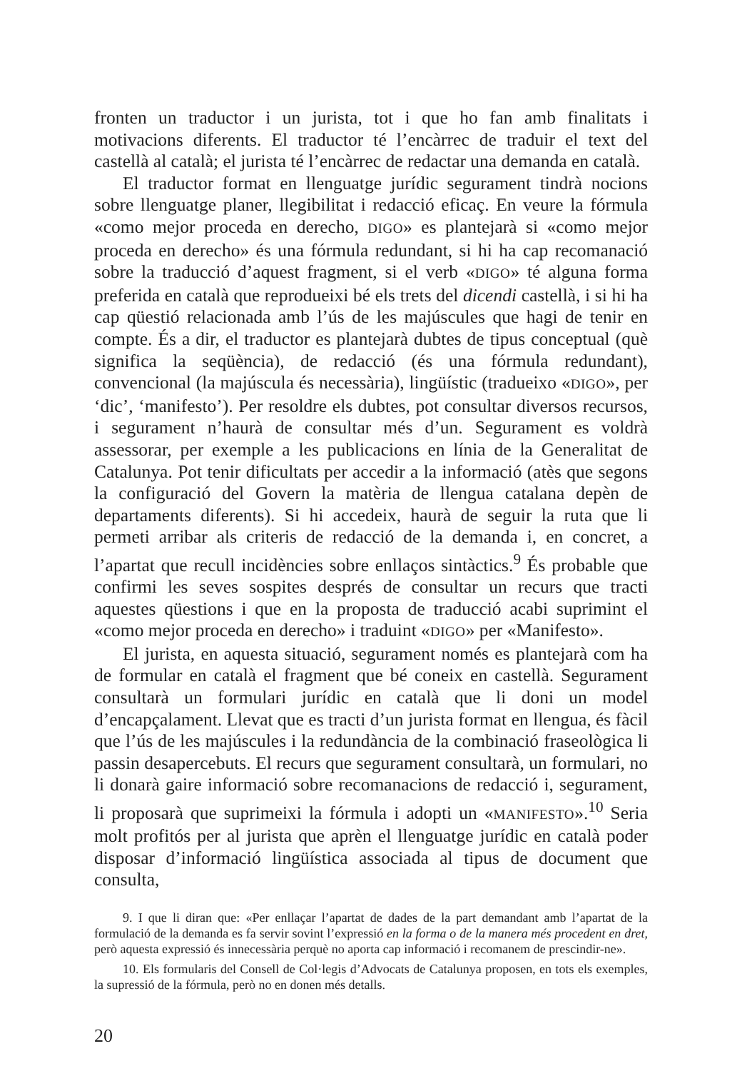fronten un traductor i un jurista, tot i que ho fan amb finalitats i motivacions diferents. El traductor té l’encàrrec de traduir el text del castellà al català; el jurista té l’encàrrec de redactar una demanda en català.
El traductor format en llenguatge jurídic segurament tindrà nocions sobre llenguatge planer, llegibilitat i redacció eficaç. En veure la fórmula «como mejor proceda en derecho, DIGO» es plantejarà si «como mejor proceda en derecho» és una fórmula redundant, si hi ha cap recomanació sobre la traducció d’aquest fragment, si el verb «DIGO» té alguna forma preferida en català que reprodueixi bé els trets del dicendi castellà, i si hi ha cap qüestió relacionada amb l’ús de les majúscules que hagi de tenir en compte. És a dir, el traductor es plantejarà dubtes de tipus conceptual (què significa la seqüència), de redacció (és una fórmula redundant), convencional (la majúscula és necessària), lingüístic (tradueixo «DIGO», per ‘dic’, ‘manifesto’). Per resoldre els dubtes, pot consultar diversos recursos, i segurament n’haurà de consultar més d’un. Segurament es voldrà assessorar, per exemple a les publicacions en línia de la Generalitat de Catalunya. Pot tenir dificultats per accedir a la informació (atès que segons la configuració del Govern la matèria de llengua catalana depèn de departaments diferents). Si hi accedeix, haurà de seguir la ruta que li permeti arribar als criteris de redacció de la demanda i, en concret, a l’apartat que recull incidències sobre enllaços sintàctics.<sup>9</sup> És probable que confirmi les seves sospites després de consultar un recurs que tracti aquestes qüestions i que en la proposta de traducció acabi suprimint el «como mejor proceda en derecho» i traduint «DIGO» per «Manifesto».
El jurista, en aquesta situació, segurament només es plantejarà com ha de formular en català el fragment que bé coneix en castellà. Segurament consultarà un formulari jurídic en català que li doni un model d’encapçalament. Llevat que es tracti d’un jurista format en llengua, és fàcil que l’ús de les majúscules i la redundància de la combinació fraseològica li passin desapercebuts. El recurs que segurament consultarà, un formulari, no li donarà gaire informació sobre recomanacions de redacció i, segurament, li proposarà que suprimeixi la fórmula i adopti un «MANIFESTO».<sup>10</sup> Seria molt profitós per al jurista que aprèn el llenguatge jurídic en català poder disposar d’informació lingüística associada al tipus de document que consulta,
9. I que li diran que: «Per enllaçar l’apartat de dades de la part demandant amb l’apartat de la formulació de la demanda es fa servir sovint l’expressió en la forma o de la manera més procedent en dret, però aquesta expressió és innecessària perquè no aporta cap informació i recomanem de prescindir-ne».
10. Els formularis del Consell de Col·legis d’Advocats de Catalunya proposen, en tots els exemples, la supressió de la fórmula, però no en donen més detalls.
20